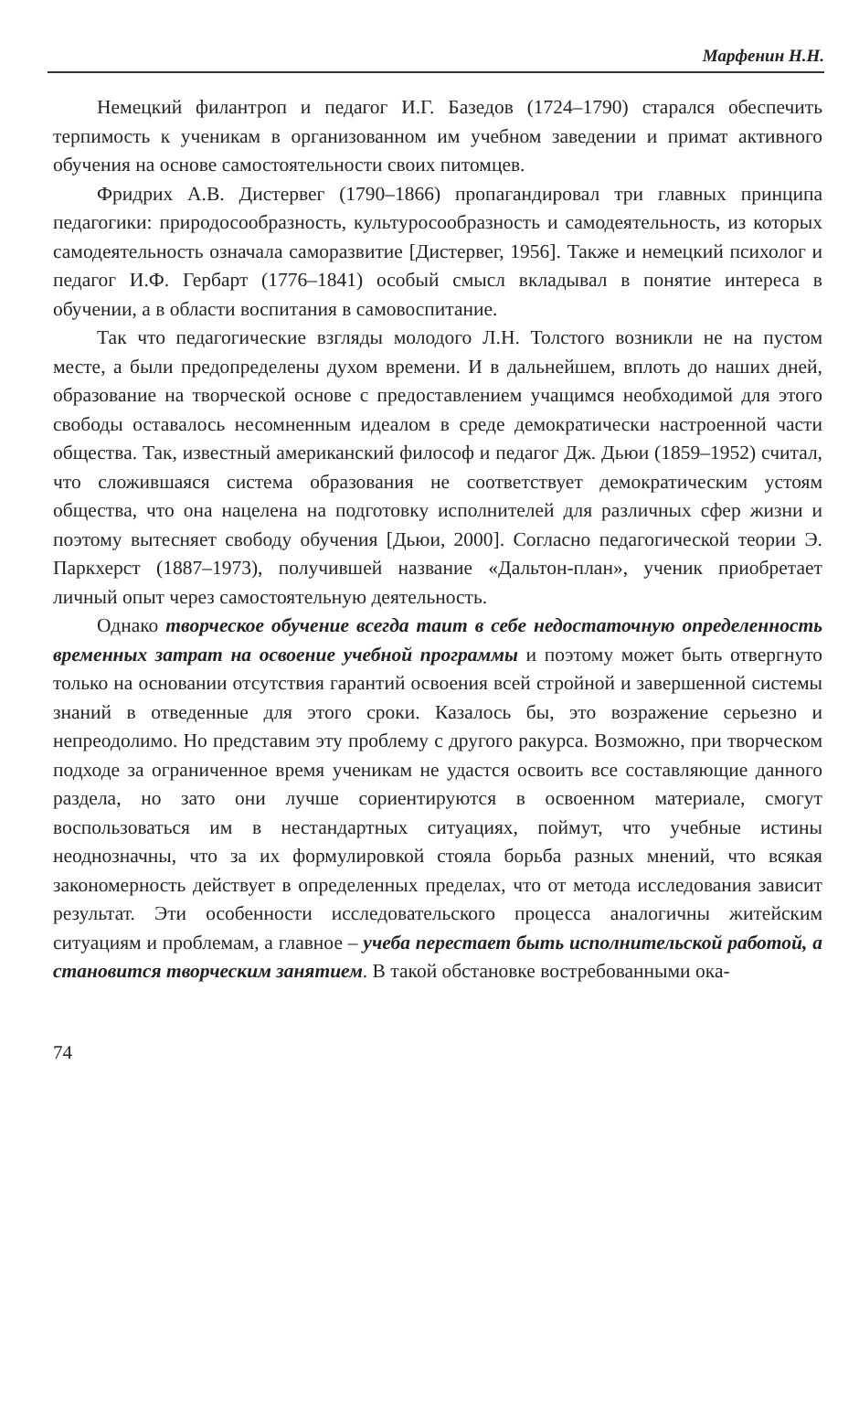Марфенин Н.Н.
Немецкий филантроп и педагог И.Г. Базедов (1724–1790) старался обеспечить терпимость к ученикам в организованном им учебном заведении и примат активного обучения на основе самостоятельности своих питомцев.
Фридрих А.В. Дистервег (1790–1866) пропагандировал три главных принципа педагогики: природосообразность, культуросообразность и самодеятельность, из которых самодеятельность означала саморазвитие [Дистервег, 1956]. Также и немецкий психолог и педагог И.Ф. Гербарт (1776–1841) особый смысл вкладывал в понятие интереса в обучении, а в области воспитания в самовоспитание.
Так что педагогические взгляды молодого Л.Н. Толстого возникли не на пустом месте, а были предопределены духом времени. И в дальнейшем, вплоть до наших дней, образование на творческой основе с предоставлением учащимся необходимой для этого свободы оставалось несомненным идеалом в среде демократически настроенной части общества. Так, известный американский философ и педагог Дж. Дьюи (1859–1952) считал, что сложившаяся система образования не соответствует демократическим устоям общества, что она нацелена на подготовку исполнителей для различных сфер жизни и поэтому вытесняет свободу обучения [Дьюи, 2000]. Согласно педагогической теории Э. Паркхерст (1887–1973), получившей название «Дальтон-план», ученик приобретает личный опыт через самостоятельную деятельность.
Однако творческое обучение всегда таит в себе недостаточную определенность временных затрат на освоение учебной программы и поэтому может быть отвергнуто только на основании отсутствия гарантий освоения всей стройной и завершенной системы знаний в отведенные для этого сроки. Казалось бы, это возражение серьезно и непреодолимо. Но представим эту проблему с другого ракурса. Возможно, при творческом подходе за ограниченное время ученикам не удастся освоить все составляющие данного раздела, но зато они лучше сориентируются в освоенном материале, смогут воспользоваться им в нестандартных ситуациях, поймут, что учебные истины неоднозначны, что за их формулировкой стояла борьба разных мнений, что всякая закономерность действует в определенных пределах, что от метода исследования зависит результат. Эти особенности исследовательского процесса аналогичны житейским ситуациям и проблемам, а главное – учеба перестает быть исполнительской работой, а становится творческим занятием. В такой обстановке востребованными ока-
74